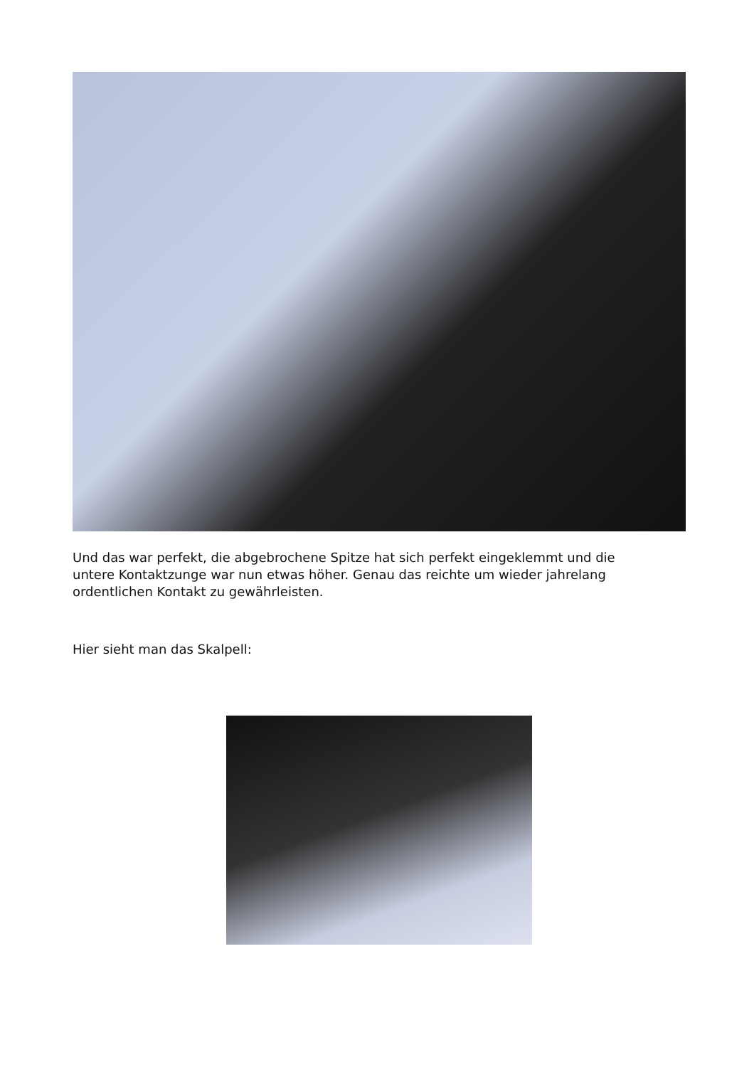Und das war perfekt, die abgebrochene Spitze hat sich perfekt eingeklemmt und die untere Kontaktzunge war nun etwas höher. Genau das reichte um wieder jahrelang ordentlichen Kontakt zu gewährleisten.
Hier sieht man das Skalpell: